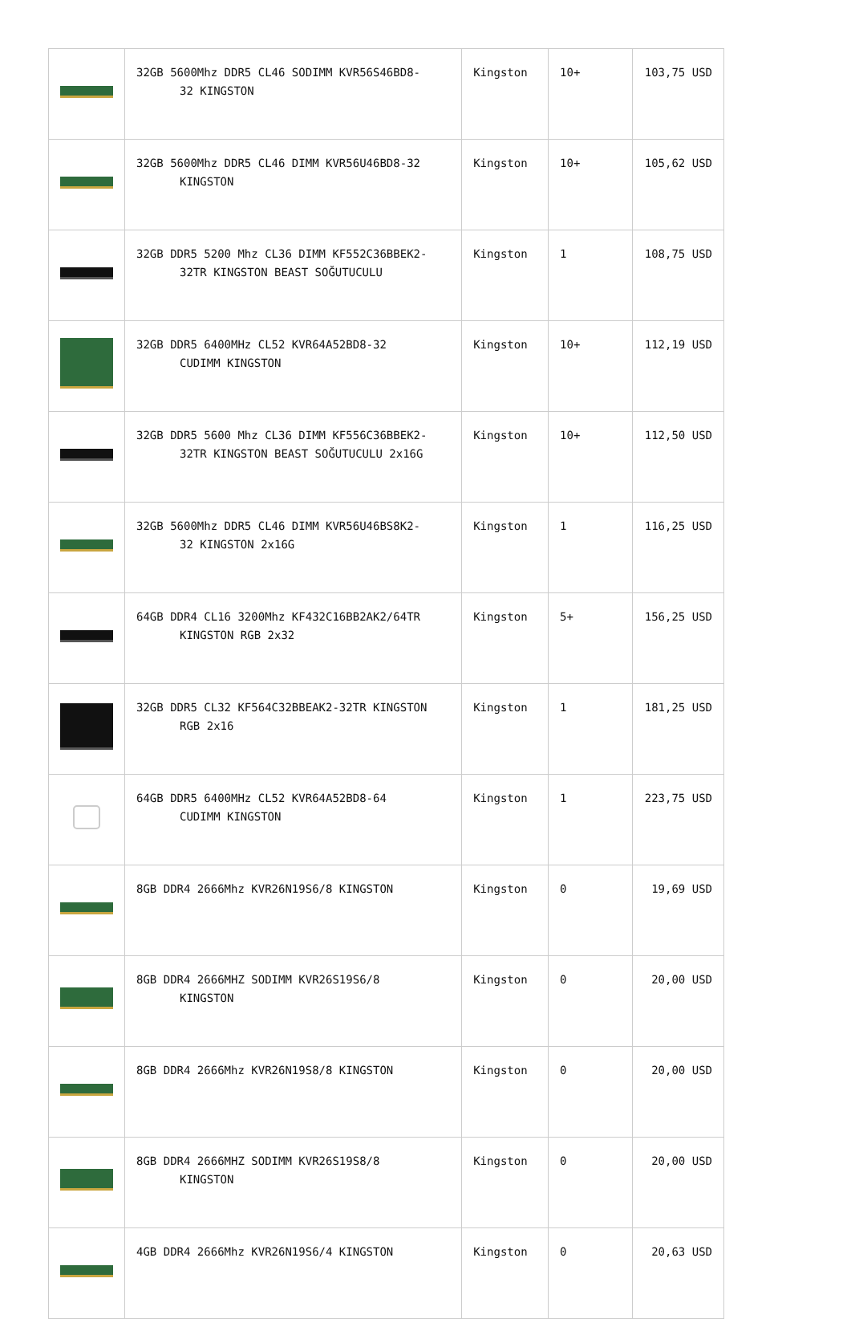| | 32GB 5600Mhz DDR5 CL46 SODIMM KVR56S46BD8- 32 KINGSTON | Kingston | 10+ | 103,75 USD |
| | 32GB 5600Mhz DDR5 CL46 DIMM KVR56U46BD8-32 KINGSTON | Kingston | 10+ | 105,62 USD |
| | 32GB DDR5 5200 Mhz CL36 DIMM KF552C36BBEK2- 32TR KINGSTON BEAST SOĞUTUCULU | Kingston | 1 | 108,75 USD |
| | 32GB DDR5 6400MHz CL52 KVR64A52BD8-32 CUDIMM KINGSTON | Kingston | 10+ | 112,19 USD |
| | 32GB DDR5 5600 Mhz CL36 DIMM KF556C36BBEK2- 32TR KINGSTON BEAST SOĞUTUCULU 2x16G | Kingston | 10+ | 112,50 USD |
| | 32GB 5600Mhz DDR5 CL46 DIMM KVR56U46BS8K2- 32 KINGSTON 2x16G | Kingston | 1 | 116,25 USD |
| | 64GB DDR4 CL16 3200Mhz KF432C16BB2AK2/64TR KINGSTON RGB 2x32 | Kingston | 5+ | 156,25 USD |
| | 32GB DDR5 CL32 KF564C32BBEAK2-32TR KINGSTON RGB 2x16 | Kingston | 1 | 181,25 USD |
| | 64GB DDR5 6400MHz CL52 KVR64A52BD8-64 CUDIMM KINGSTON | Kingston | 1 | 223,75 USD |
| | 8GB DDR4 2666Mhz KVR26N19S6/8 KINGSTON | Kingston | 0 | 19,69 USD |
| | 8GB DDR4 2666MHZ SODIMM KVR26S19S6/8 KINGSTON | Kingston | 0 | 20,00 USD |
| | 8GB DDR4 2666Mhz KVR26N19S8/8 KINGSTON | Kingston | 0 | 20,00 USD |
| | 8GB DDR4 2666MHZ SODIMM KVR26S19S8/8 KINGSTON | Kingston | 0 | 20,00 USD |
| | 4GB DDR4 2666Mhz KVR26N19S6/4 KINGSTON | Kingston | 0 | 20,63 USD |